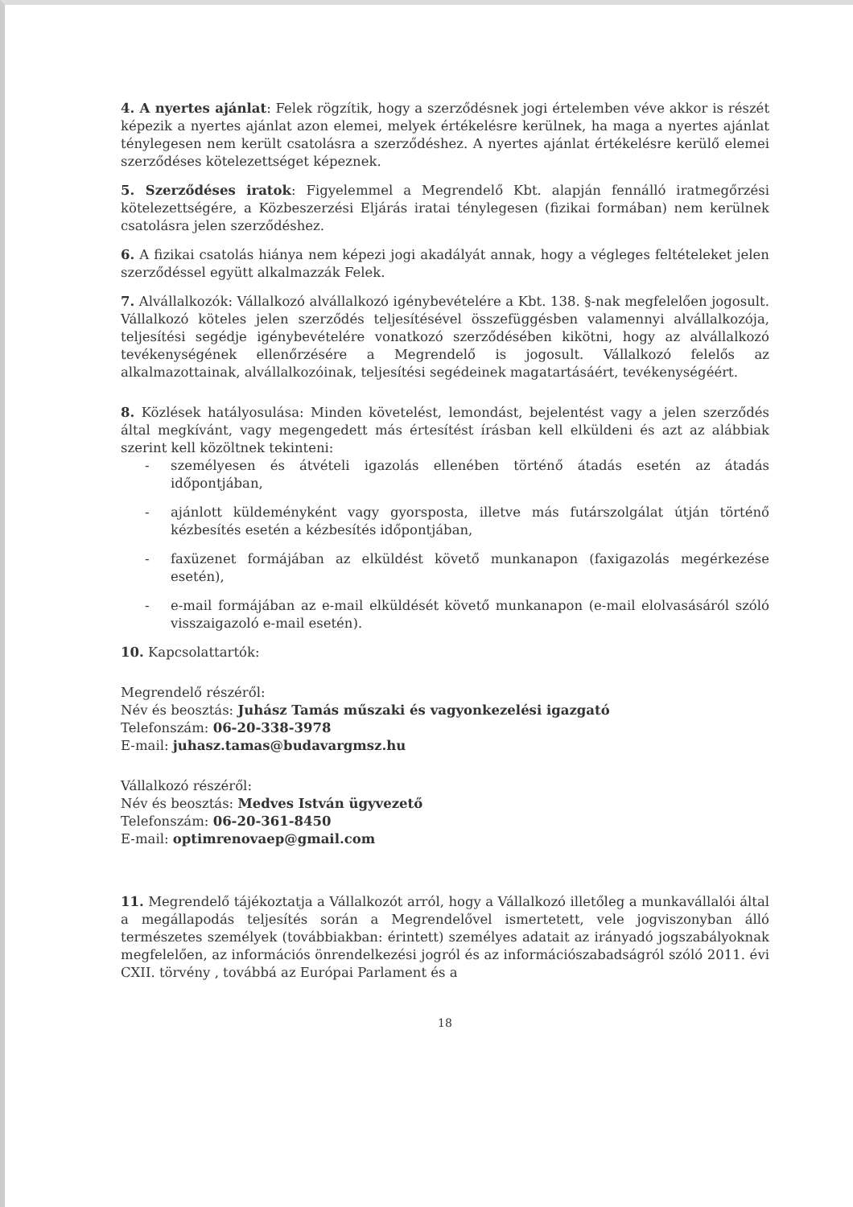4. A nyertes ajánlat: Felek rögzítik, hogy a szerződésnek jogi értelemben véve akkor is részét képezik a nyertes ajánlat azon elemei, melyek értékelésre kerülnek, ha maga a nyertes ajánlat ténylegesen nem került csatolásra a szerződéshez. A nyertes ajánlat értékelésre kerülő elemei szerződéses kötelezettséget képeznek.
5. Szerződéses iratok: Figyelemmel a Megrendelő Kbt. alapján fennálló iratmegőrzési kötelezettségére, a Közbeszerzési Eljárás iratai ténylegesen (fizikai formában) nem kerülnek csatolásra jelen szerződéshez.
6. A fizikai csatolás hiánya nem képezi jogi akadályát annak, hogy a végleges feltételeket jelen szerződéssel együtt alkalmazzák Felek.
7. Alvállalkozók: Vállalkozó alvállalkozó igénybevételére a Kbt. 138. §-nak megfelelően jogosult. Vállalkozó köteles jelen szerződés teljesítésével összefüggésben valamennyi alvállalkozója, teljesítési segédje igénybevételére vonatkozó szerződésében kikötni, hogy az alvállalkozó tevékenységének ellenőrzésére a Megrendelő is jogosult. Vállalkozó felelős az alkalmazottainak, alvállalkozóinak, teljesítési segédeinek magatartásáért, tevékenységéért.
8. Közlések hatályosulása: Minden követelést, lemondást, bejelentést vagy a jelen szerződés által megkívánt, vagy megengedett más értesítést írásban kell elküldeni és azt az alábbiak szerint kell közöltnek tekinteni:
- személyesen és átvételi igazolás ellenében történő átadás esetén az átadás időpontjában,
- ajánlott küldeményként vagy gyorsposta, illetve más futárszolgálat útján történő kézbesítés esetén a kézbesítés időpontjában,
- faxüzenet formájában az elküldést követő munkanapon (faxigazolás megérkezése esetén),
- e-mail formájában az e-mail elküldését követő munkanapon (e-mail elolvasásáról szóló visszaigazoló e-mail esetén).
10. Kapcsolattartók:
Megrendelő részéről:
Név és beosztás: Juhász Tamás műszaki és vagyonkezelési igazgató
Telefonszám: 06-20-338-3978
E-mail: juhasz.tamas@budavargmsz.hu
Vállalkozó részéről:
Név és beosztás: Medves István ügyvezető
Telefonszám: 06-20-361-8450
E-mail: optimrenovaep@gmail.com
11. Megrendelő tájékoztatja a Vállalkozót arról, hogy a Vállalkozó illetőleg a munkavállalói által a megállapodás teljesítés során a Megrendelővel ismertetett, vele jogviszonyban álló természetes személyek (továbbiakban: érintett) személyes adatait az irányadó jogszabályoknak megfelelően, az információs önrendelkezési jogról és az információszabadságról szóló 2011. évi CXII. törvény , továbbá az Európai Parlament és a
18